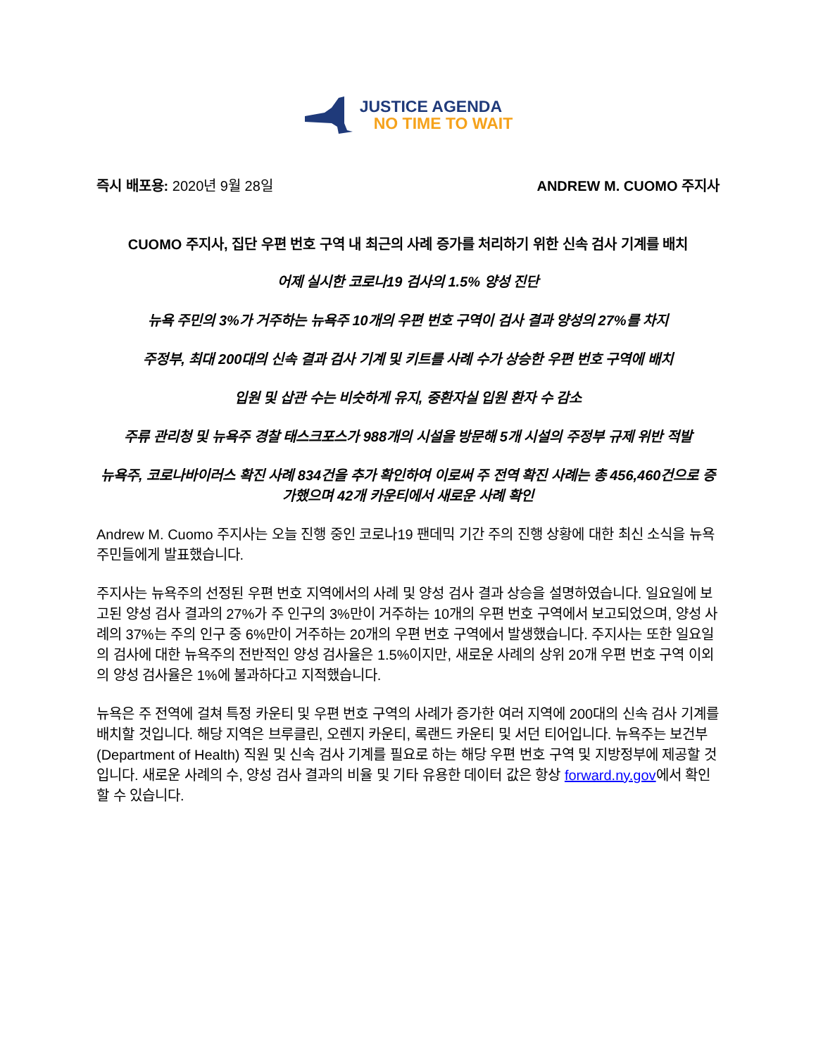JUSTICE AGENDA
NO TIME TO WAIT
즉시 배포용: 2020년 9월 28일 ANDREW M. CUOMO 주지사
CUOMO 주지사, 집단 우편 번호 구역 내 최근의 사례 증가를 처리하기 위한 신속 검사 기계를 배치
어제 실시한 코로나19 검사의 1.5% 양성 진단
뉴욕 주민의 3%가 거주하는 뉴욕주 10개의 우편 번호 구역이 검사 결과 양성의 27%를 차지
주정부, 최대 200대의 신속 결과 검사 기계 및 키트를 사례 수가 상승한 우편 번호 구역에 배치
입원 및 삽관 수는 비슷하게 유지, 중환자실 입원 환자 수 감소
주류 관리청 및 뉴욕주 경찰 태스크포스가 988개의 시설을 방문해 5개 시설의 주정부 규제 위반 적발
뉴욕주, 코로나바이러스 확진 사례 834건을 추가 확인하여 이로써 주 전역 확진 사례는 총 456,460건으로 증가했으며 42개 카운티에서 새로운 사례 확인
Andrew M. Cuomo 주지사는 오늘 진행 중인 코로나19 팬데믹 기간 주의 진행 상황에 대한 최신 소식을 뉴욕 주민들에게 발표했습니다.
주지사는 뉴욕주의 선정된 우편 번호 지역에서의 사례 및 양성 검사 결과 상승을 설명하였습니다. 일요일에 보고된 양성 검사 결과의 27%가 주 인구의 3%만이 거주하는 10개의 우편 번호 구역에서 보고되었으며, 양성 사례의 37%는 주의 인구 중 6%만이 거주하는 20개의 우편 번호 구역에서 발생했습니다. 주지사는 또한 일요일의 검사에 대한 뉴욕주의 전반적인 양성 검사율은 1.5%이지만, 새로운 사례의 상위 20개 우편 번호 구역 이외의 양성 검사율은 1%에 불과하다고 지적했습니다.
뉴욕은 주 전역에 걸쳐 특정 카운티 및 우편 번호 구역의 사례가 증가한 여러 지역에 200대의 신속 검사 기계를 배치할 것입니다. 해당 지역은 브루클린, 오렌지 카운티, 록랜드 카운티 및 서던 티어입니다. 뉴욕주는 보건부(Department of Health) 직원 및 신속 검사 기계를 필요로 하는 해당 우편 번호 구역 및 지방정부에 제공할 것입니다. 새로운 사례의 수, 양성 검사 결과의 비율 및 기타 유용한 데이터 값은 항상 forward.ny.gov에서 확인할 수 있습니다.